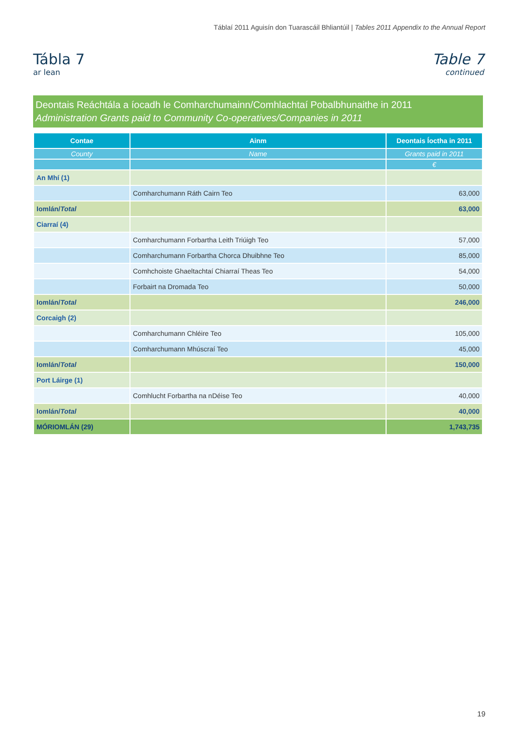Táblaí 2011 Aguisín don Tuarascáil Bhliantúil | Tables 2011 Appendix to the Annual Report
Tábla 7
ar lean
Table 7
continued
Deontais Reáchtála a íocadh le Comharchumainn/Comhlachtaí Pobalbhunaithe in 2011
Administration Grants paid to Community Co-operatives/Companies in 2011
| Contae | Ainm | Deontais Íoctha in 2011 |
| --- | --- | --- |
| County | Name | Grants paid in 2011 |
| | | € |
| An Mhí (1) | | |
| | Comharchumann Ráth Cairn Teo | 63,000 |
| Iomlán/ Total | | 63,000 |
| Ciarraí (4) | | |
| | Comharchumann Forbartha Leith Triúigh Teo | 57,000 |
| | Comharchumann Forbartha Chorca Dhuibhne Teo | 85,000 |
| | Comhchoiste Ghaeltachtaí Chiarraí Theas Teo | 54,000 |
| | Forbairt na Dromada Teo | 50,000 |
| Iomlán/ Total | | 246,000 |
| Corcaigh (2) | | |
| | Comharchumann Chléire Teo | 105,000 |
| | Comharchumann Mhúscraí Teo | 45,000 |
| Iomlán/ Total | | 150,000 |
| Port Láirge (1) | | |
| | Comhlucht Forbartha na nDéise Teo | 40,000 |
| Iomlán/ Total | | 40,000 |
| MÓRIOMLÁN (29) | | 1,743,735 |
19